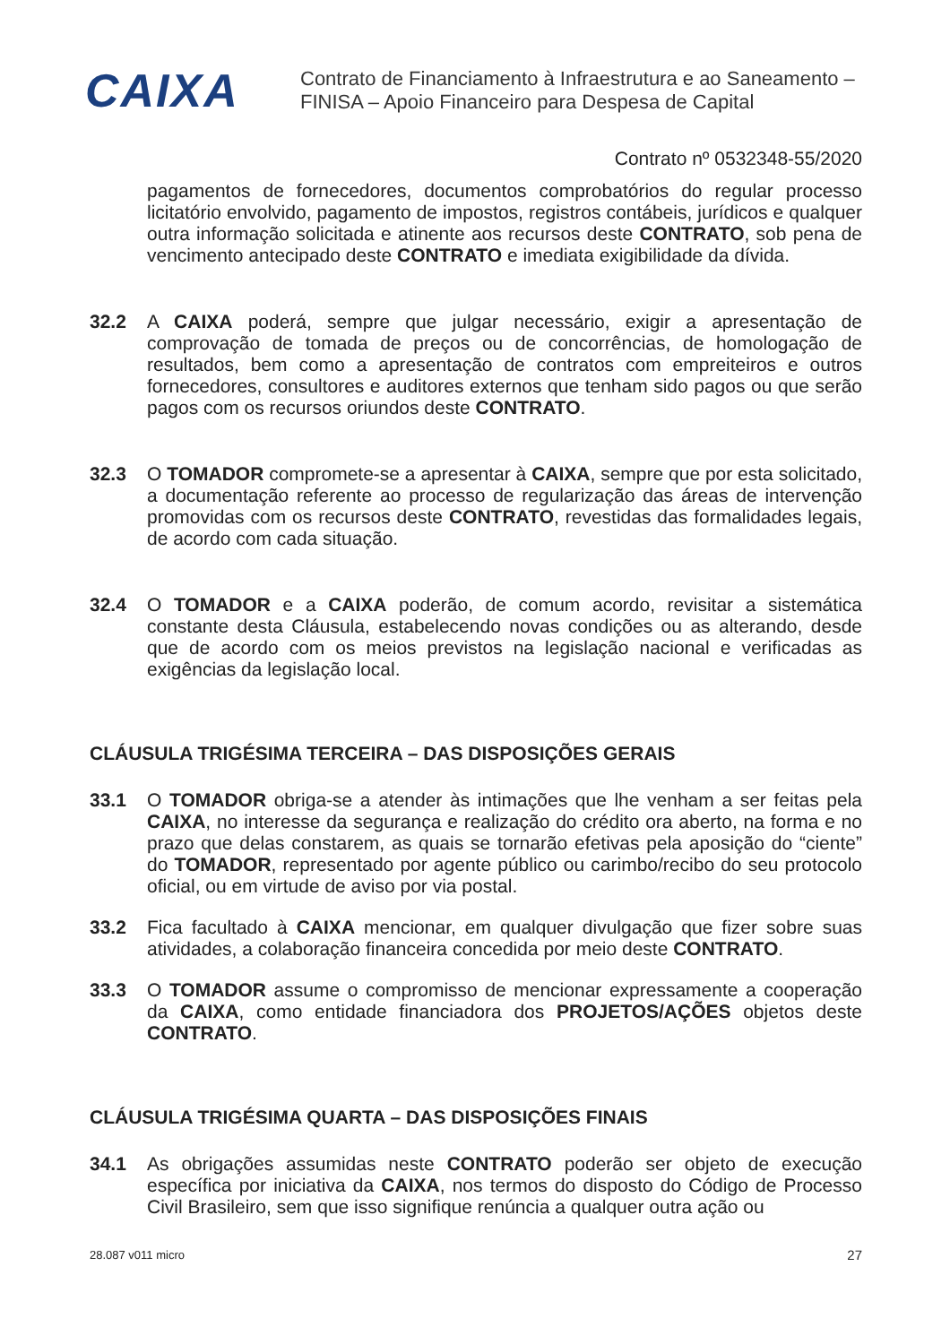CAIXA
Contrato de Financiamento à Infraestrutura e ao Saneamento –
FINISA – Apoio Financeiro para Despesa de Capital
Contrato nº 0532348-55/2020
pagamentos de fornecedores, documentos comprobatórios do regular processo licitatório envolvido, pagamento de impostos, registros contábeis, jurídicos e qualquer outra informação solicitada e atinente aos recursos deste CONTRATO, sob pena de vencimento antecipado deste CONTRATO e imediata exigibilidade da dívida.
32.2 A CAIXA poderá, sempre que julgar necessário, exigir a apresentação de comprovação de tomada de preços ou de concorrências, de homologação de resultados, bem como a apresentação de contratos com empreiteiros e outros fornecedores, consultores e auditores externos que tenham sido pagos ou que serão pagos com os recursos oriundos deste CONTRATO.
32.3 O TOMADOR compromete-se a apresentar à CAIXA, sempre que por esta solicitado, a documentação referente ao processo de regularização das áreas de intervenção promovidas com os recursos deste CONTRATO, revestidas das formalidades legais, de acordo com cada situação.
32.4 O TOMADOR e a CAIXA poderão, de comum acordo, revisitar a sistemática constante desta Cláusula, estabelecendo novas condições ou as alterando, desde que de acordo com os meios previstos na legislação nacional e verificadas as exigências da legislação local.
CLÁUSULA TRIGÉSIMA TERCEIRA – DAS DISPOSIÇÕES GERAIS
33.1 O TOMADOR obriga-se a atender às intimações que lhe venham a ser feitas pela CAIXA, no interesse da segurança e realização do crédito ora aberto, na forma e no prazo que delas constarem, as quais se tornarão efetivas pela aposição do “ciente” do TOMADOR, representado por agente público ou carimbo/recibo do seu protocolo oficial, ou em virtude de aviso por via postal.
33.2 Fica facultado à CAIXA mencionar, em qualquer divulgação que fizer sobre suas atividades, a colaboração financeira concedida por meio deste CONTRATO.
33.3 O TOMADOR assume o compromisso de mencionar expressamente a cooperação da CAIXA, como entidade financiadora dos PROJETOS/AÇÕES objetos deste CONTRATO.
CLÁUSULA TRIGÉSIMA QUARTA – DAS DISPOSIÇÕES FINAIS
34.1 As obrigações assumidas neste CONTRATO poderão ser objeto de execução específica por iniciativa da CAIXA, nos termos do disposto do Código de Processo Civil Brasileiro, sem que isso signifique renúncia a qualquer outra ação ou
28.087 v011 micro 27